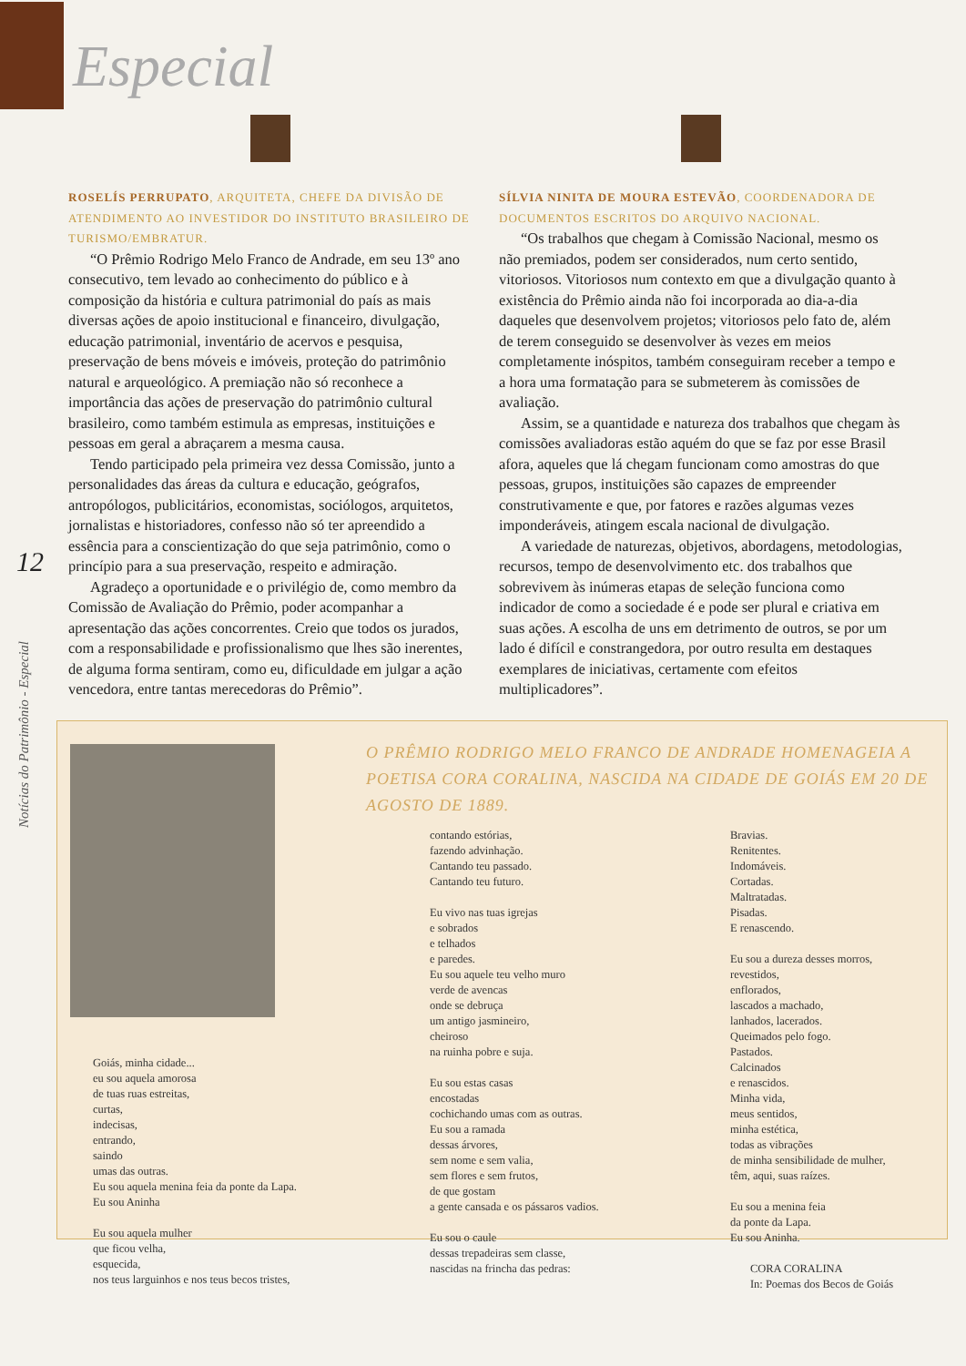Especial
12
Notícias do Patrimônio - Especial
ROSELÍS PERRUPATO, ARQUITETA, CHEFE DA DIVISÃO DE ATENDIMENTO AO INVESTIDOR DO INSTITUTO BRASILEIRO DE TURISMO/EMBRATUR.
“O Prêmio Rodrigo Melo Franco de Andrade, em seu 13º ano consecutivo, tem levado ao conhecimento do público e à composição da história e cultura patrimonial do país as mais diversas ações de apoio institucional e financeiro, divulgação, educação patrimonial, inventário de acervos e pesquisa, preservação de bens móveis e imóveis, proteção do patrimônio natural e arqueológico. A premiação não só reconhece a importância das ações de preservação do patrimônio cultural brasileiro, como também estimula as empresas, instituições e pessoas em geral a abraçarem a mesma causa.
Tendo participado pela primeira vez dessa Comissão, junto a personalidades das áreas da cultura e educação, geógrafos, antropólogos, publicitários, economistas, sociólogos, arquitetos, jornalistas e historiadores, confesso não só ter apreendido a essência para a conscientização do que seja patrimônio, como o princípio para a sua preservação, respeito e admiração.
Agradeço a oportunidade e o privilégio de, como membro da Comissão de Avaliação do Prêmio, poder acompanhar a apresentação das ações concorrentes. Creio que todos os jurados, com a responsabilidade e profissionalismo que lhes são inerentes, de alguma forma sentiram, como eu, dificuldade em julgar a ação vencedora, entre tantas merecedoras do Prêmio”.
SÍLVIA NINITA DE MOURA ESTEVÃO, COORDENADORA DE DOCUMENTOS ESCRITOS DO ARQUIVO NACIONAL.
“Os trabalhos que chegam à Comissão Nacional, mesmo os não premiados, podem ser considerados, num certo sentido, vitoriosos. Vitoriosos num contexto em que a divulgação quanto à existência do Prêmio ainda não foi incorporada ao dia-a-dia daqueles que desenvolvem projetos; vitoriosos pelo fato de, além de terem conseguido se desenvolver às vezes em meios completamente inóspitos, também conseguiram receber a tempo e a hora uma formatação para se submeterem às comissões de avaliação.
Assim, se a quantidade e natureza dos trabalhos que chegam às comissões avaliadoras estão aquém do que se faz por esse Brasil afora, aqueles que lá chegam funcionam como amostras do que pessoas, grupos, instituições são capazes de empreender construtivamente e que, por fatores e razões algumas vezes imponderáveis, atingem escala nacional de divulgação.
A variedade de naturezas, objetivos, abordagens, metodologias, recursos, tempo de desenvolvimento etc. dos trabalhos que sobrevivem às inúmeras etapas de seleção funciona como indicador de como a sociedade é e pode ser plural e criativa em suas ações. A escolha de uns em detrimento de outros, se por um lado é difícil e constrangedora, por outro resulta em destaques exemplares de iniciativas, certamente com efeitos multiplicadores”.
Goiás, minha cidade... eu sou aquela amorosa de tuas ruas estreitas, curtas, indecisas, entrando, saindo umas das outras. Eu sou aquela menina feia da ponte da Lapa. Eu sou Aninha Eu sou aquela mulher que ficou velha, esquecida, nos teus larguinhos e nos teus becos tristes,
O PRÊMIO RODRIGO MELO FRANCO DE ANDRADE HOMENAGEIA A POETISA CORA CORALINA, NASCIDA NA CIDADE DE GOIÁS EM 20 DE AGOSTO DE 1889.
contando estórias, fazendo advinhação. Cantando teu passado. Cantando teu futuro. Eu vivo nas tuas igrejas e sobrados e telhados e paredes. Eu sou aquele teu velho muro verde de avencas onde se debruça um antigo jasmineiro, cheiroso na ruinha pobre e suja. Eu sou estas casas encostadas cochichando umas com as outras. Eu sou a ramada dessas árvores, sem nome e sem valia, sem flores e sem frutos, de que gostam a gente cansada e os pássaros vadios. Eu sou o caule dessas trepadeiras sem classe, nascidas na frincha das pedras:
Bravias. Renitentes. Indomáveis. Cortadas. Maltratadas. Pisadas. E renascendo. Eu sou a dureza desses morros, revestidos, enflorados, lascados a machado, lanhados, lacerados. Queimados pelo fogo. Pastados. Calcinados e renascidos. Minha vida, meus sentidos, minha estética, todas as vibrações de minha sensibilidade de mulher, têm, aqui, suas raízes. Eu sou a menina feia da ponte da Lapa. Eu sou Aninha. CORA CORALINA In: Poemas dos Becos de Goiás